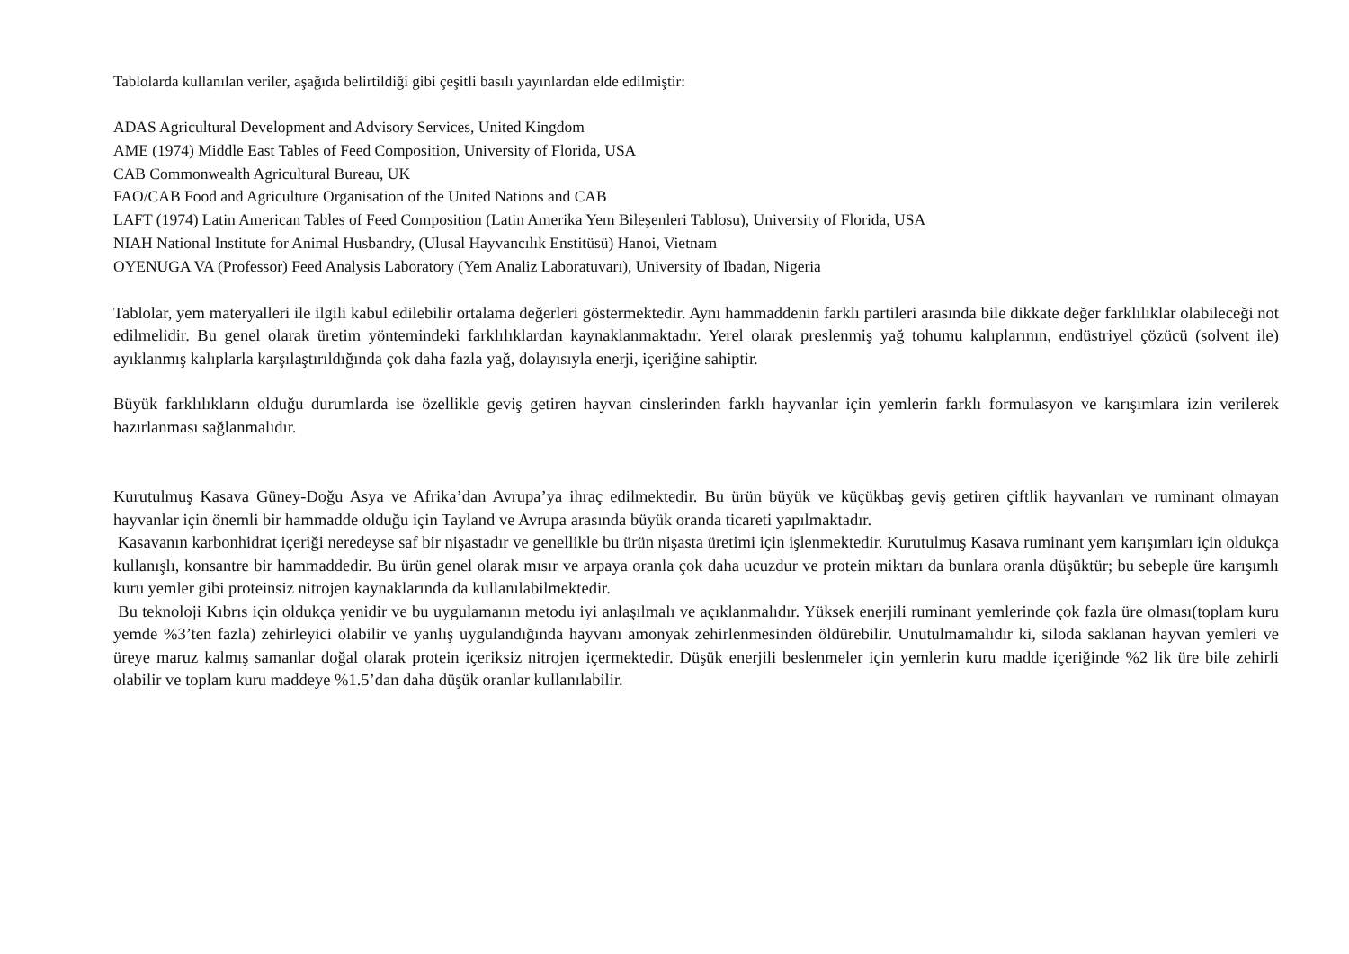Tablolarda kullanılan veriler, aşağıda belirtildiği gibi çeşitli basılı yayınlardan elde edilmiştir:
ADAS Agricultural Development and Advisory Services, United Kingdom
AME (1974) Middle East Tables of Feed Composition, University of Florida, USA
CAB Commonwealth Agricultural Bureau, UK
FAO/CAB Food and Agriculture Organisation of the United Nations and CAB
LAFT (1974) Latin American Tables of Feed Composition (Latin Amerika Yem Bileşenleri Tablosu), University of Florida, USA
NIAH National Institute for Animal Husbandry, (Ulusal Hayvancılık Enstitüsü) Hanoi, Vietnam
OYENUGA VA (Professor) Feed Analysis Laboratory (Yem Analiz Laboratuvarı), University of Ibadan, Nigeria
Tablolar, yem materyalleri ile ilgili kabul edilebilir ortalama değerleri göstermektedir. Aynı hammaddenin farklı partileri arasında bile dikkate değer farklılıklar olabileceği not edilmelidir. Bu genel olarak üretim yöntemindeki farklılıklardan kaynaklanmaktadır. Yerel olarak preslenmiş yağ tohumu kalıplarının, endüstriyel çözücü (solvent ile) ayıklanmış kalıplarla karşılaştırıldığında çok daha fazla yağ, dolayısıyla enerji, içeriğine sahiptir.
Büyük farklılıkların olduğu durumlarda ise özellikle geviş getiren hayvan cinslerinden farklı hayvanlar için yemlerin farklı formulasyon ve karışımlara izin verilerek hazırlanması sağlanmalıdır.
Kurutulmuş Kasava Güney-Doğu Asya ve Afrika’dan Avrupa’ya ihraç edilmektedir. Bu ürün büyük ve küçükbaş geviş getiren çiftlik hayvanları ve ruminant olmayan hayvanlar için önemli bir hammadde olduğu için Tayland ve Avrupa arasında büyük oranda ticareti yapılmaktadır.
Kasavanın karbonhidrat içeriği neredeyse saf bir nişastadır ve genellikle bu ürün nişasta üretimi için işlenmektedir. Kurutulmuş Kasava ruminant yem karışımları için oldukça kullanışlı, konsantre bir hammaddedir. Bu ürün genel olarak mısır ve arpaya oranla çok daha ucuzdur ve protein miktarı da bunlara oranla düşüktür; bu sebeple üre karışımlı kuru yemler gibi proteinsiz nitrojen kaynaklarında da kullanılabilmektedir.
Bu teknoloji Kıbrıs için oldukça yenidir ve bu uygulamanın metodu iyi anlaşılmalı ve açıklanmalıdır. Yüksek enerjili ruminant yemlerinde çok fazla üre olması(toplam kuru yemde %3’ten fazla) zehirleyici olabilir ve yanlış uygulandığında hayvanı amonyak zehirlenmesinden öldürebilir. Unutulmamalıdır ki, siloda saklanan hayvan yemleri ve üreye maruz kalmış samanlar doğal olarak protein içeriksiz nitrojen içermektedir. Düşük enerjili beslenmeler için yemlerin kuru madde içeriğinde %2 lik üre bile zehirli olabilir ve toplam kuru maddeye %1.5’dan daha düşük oranlar kullanılabilir.